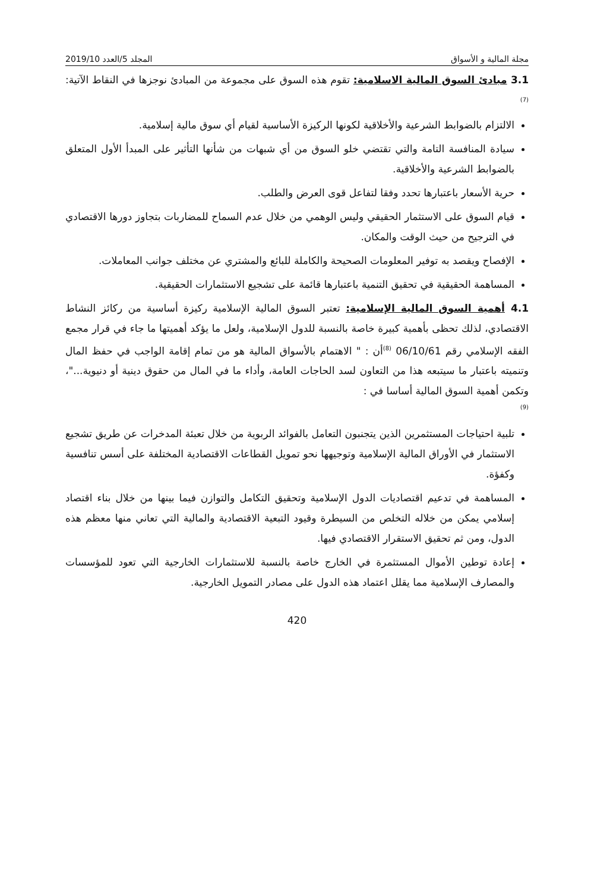مجلة المالية و الأسواق المجلد 5/العدد 2019/10
3.1 مبادئ السوق المالية الاسلامية: تقوم هذه السوق على مجموعة من المبادئ نوجزها في النقاط الآتية: <sup>(7)</sup>
الالتزام بالضوابط الشرعية والأخلاقية لكونها الركيزة الأساسية لقيام أي سوق مالية إسلامية.
سيادة المنافسة التامة والتي تقتضي خلو السوق من أي شبهات من شأنها التأثير على المبدأ الأول المتعلق بالضوابط الشرعية والأخلاقية.
حرية الأسعار باعتبارها تحدد وفقا لتفاعل قوى العرض والطلب.
قيام السوق على الاستثمار الحقيقي وليس الوهمي من خلال عدم السماح للمضاربات بتجاوز دورها الاقتصادي في الترجيح من حيث الوقت والمكان.
الإفصاح ويقصد به توفير المعلومات الصحيحة والكاملة للبائع والمشتري عن مختلف جوانب المعاملات.
المساهمة الحقيقية في تحقيق التنمية باعتبارها قائمة على تشجيع الاستثمارات الحقيقية.
4.1 أهمية السوق المالية الإسلامية: تعتبر السوق المالية الإسلامية ركيزة أساسية من ركائز النشاط الاقتصادي، لذلك تحظى بأهمية كبيرة خاصة بالنسبة للدول الإسلامية، ولعل ما يؤكد أهميتها ما جاء في قرار مجمع الفقه الإسلامي رقم 06/10/61 <sup>(8)</sup>أن : " الاهتمام بالأسواق المالية هو من تمام إقامة الواجب في حفظ المال وتنميته باعتبار ما سيتبعه هذا من التعاون لسد الحاجات العامة، وأداء ما في المال من حقوق دينية أو دنيوية..."، وتكمن أهمية السوق المالية أساسا في :
(9)
تلبية احتياجات المستثمرين الذين يتجنبون التعامل بالفوائد الربوية من خلال تعبئة المدخرات عن طريق تشجيع الاستثمار في الأوراق المالية الإسلامية وتوجيهها نحو تمويل القطاعات الاقتصادية المختلفة على أسس تنافسية وكفؤة.
المساهمة في تدعيم اقتصاديات الدول الإسلامية وتحقيق التكامل والتوازن فيما بينها من خلال بناء اقتصاد إسلامي يمكن من خلاله التخلص من السيطرة وقيود التبعية الاقتصادية والمالية التي تعاني منها معظم هذه الدول، ومن ثم تحقيق الاستقرار الاقتصادي فيها.
إعادة توطين الأموال المستثمرة في الخارج خاصة بالنسبة للاستثمارات الخارجية التي تعود للمؤسسات والمصارف الإسلامية مما يقلل اعتماد هذه الدول على مصادر التمويل الخارجية.
420